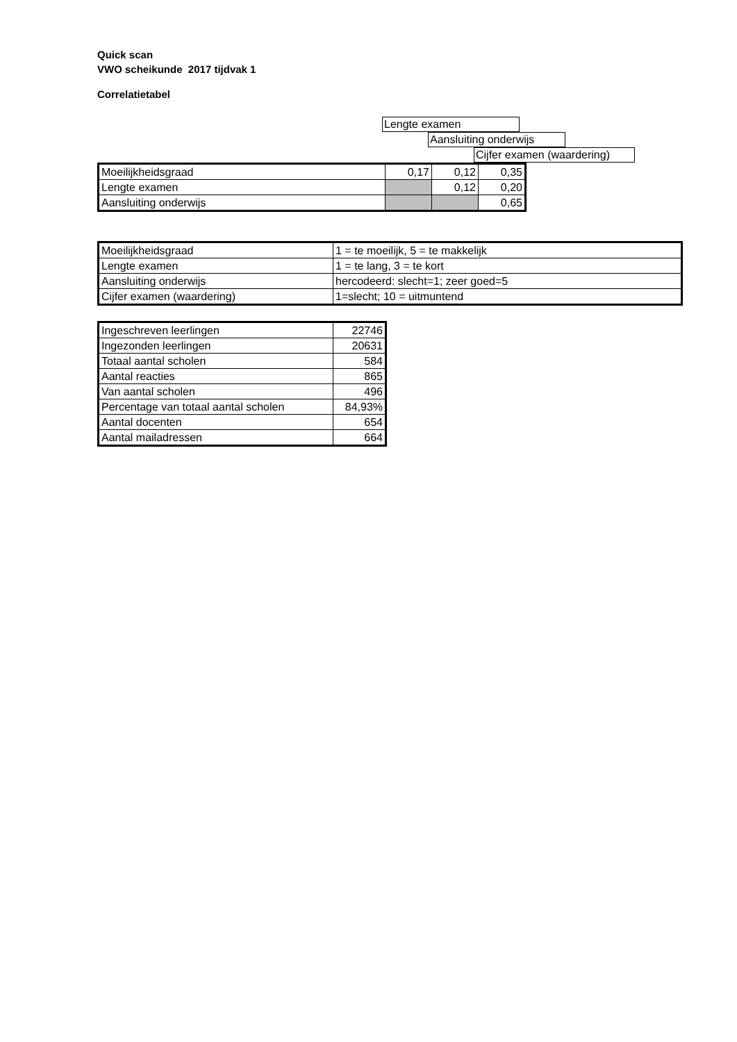Quick scan
VWO scheikunde 2017 tijdvak 1
Correlatietabel
Lengte examen
Aansluiting onderwijs
Cijfer examen (waardering)
| Moeilijkheidsgraad | 0,17 | 0,12 | 0,35 |
| Lengte examen | | 0,12 | 0,20 |
| Aansluiting onderwijs | | | 0,65 |
| Moeilijkheidsgraad | 1 = te moeilijk, 5 = te makkelijk |
| Lengte examen | 1 = te lang, 3 = te kort |
| Aansluiting onderwijs | hercodeerd: slecht=1; zeer goed=5 |
| Cijfer examen (waardering) | 1=slecht; 10 = uitmuntend |
| Ingeschreven leerlingen | 22746 |
| Ingezonden leerlingen | 20631 |
| Totaal aantal scholen | 584 |
| Aantal reacties | 865 |
| Van aantal scholen | 496 |
| Percentage van totaal aantal scholen | 84,93% |
| Aantal docenten | 654 |
| Aantal mailadressen | 664 |